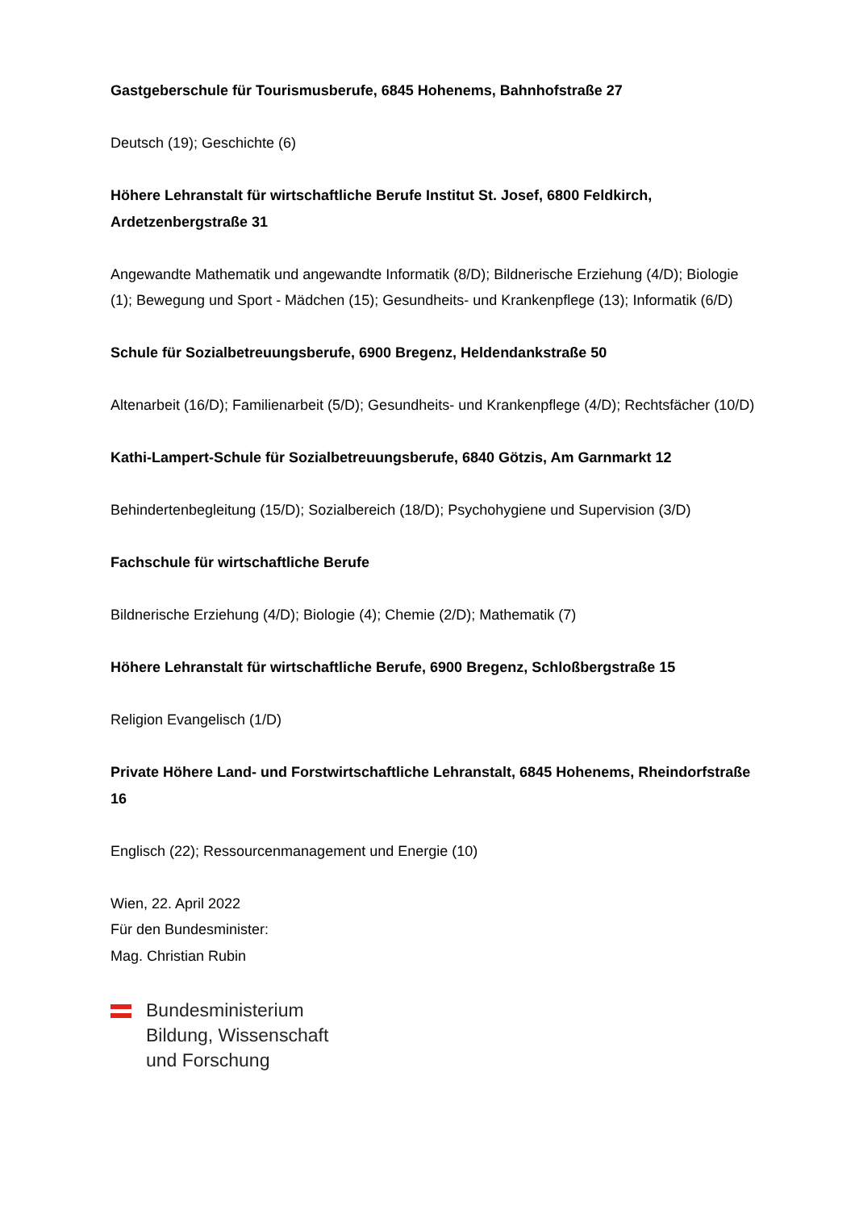Gastgeberschule für Tourismusberufe, 6845 Hohenems, Bahnhofstraße 27
Deutsch (19); Geschichte (6)
Höhere Lehranstalt für wirtschaftliche Berufe Institut St. Josef, 6800 Feldkirch, Ardetzenbergstraße 31
Angewandte Mathematik und angewandte Informatik (8/D); Bildnerische Erziehung (4/D); Biologie (1); Bewegung und Sport - Mädchen (15); Gesundheits- und Krankenpflege (13); Informatik (6/D)
Schule für Sozialbetreuungsberufe, 6900 Bregenz, Heldendankstraße 50
Altenarbeit (16/D); Familienarbeit (5/D); Gesundheits- und Krankenpflege (4/D); Rechtsfächer (10/D)
Kathi-Lampert-Schule für Sozialbetreuungsberufe, 6840 Götzis, Am Garnmarkt 12
Behindertenbegleitung (15/D); Sozialbereich (18/D); Psychohygiene und Supervision (3/D)
Fachschule für wirtschaftliche Berufe
Bildnerische Erziehung (4/D); Biologie (4); Chemie (2/D); Mathematik (7)
Höhere Lehranstalt für wirtschaftliche Berufe, 6900 Bregenz, Schloßbergstraße 15
Religion Evangelisch (1/D)
Private Höhere Land- und Forstwirtschaftliche Lehranstalt, 6845 Hohenems, Rheindorfstraße 16
Englisch (22); Ressourcenmanagement und Energie (10)
Wien, 22. April 2022
Für den Bundesminister:
Mag. Christian Rubin
Bundesministerium
Bildung, Wissenschaft
und Forschung